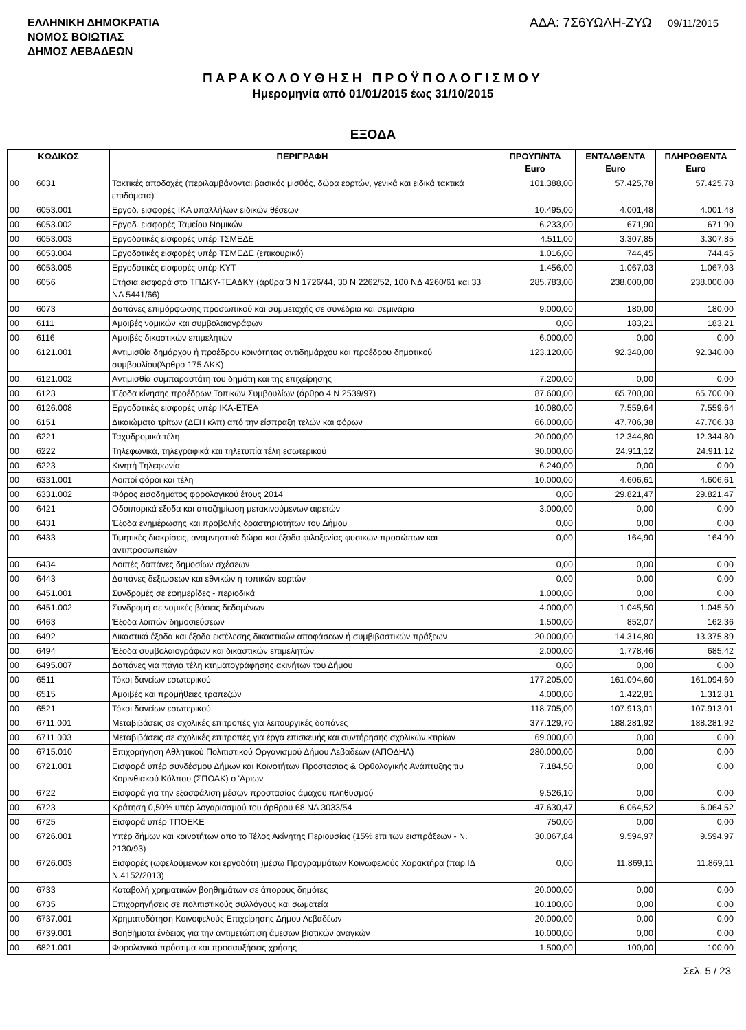ΕΛΛΗΝΙΚΗ ΔΗΜΟΚΡΑΤΙΑ
ΝΟΜΟΣ ΒΟΙΩΤΙΑΣ
ΔΗΜΟΣ ΛΕΒΑΔΕΩΝ
ΑΔΑ: 7Σ6ΥΩΛΗ-ΖΥΩ 09/11/2015
ΠΑΡΑΚΟΛΟΥΘΗΣΗ ΠΡΟΫΠΟΛΟΓΙΣΜΟΥ
Ημερομηνία από 01/01/2015 έως 31/10/2015
ΕΞΟΔΑ
| ΚΩΔΙΚΟΣ | | ΠΕΡΙΓΡΑΦΗ | ΠΡΟΫΠ/ΝΤΑ Euro | ΕΝΤΑΛΘΕΝΤΑ Euro | ΠΛΗΡΩΘΕΝΤΑ Euro |
| --- | --- | --- | --- | --- | --- |
| 00 | 6031 | Τακτικές αποδοχές (περιλαμβάνονται βασικός μισθός, δώρα εορτών, γενικά και ειδικά τακτικά επιδόματα) | 101.388,00 | 57.425,78 | 57.425,78 |
| 00 | 6053.001 | Εργοδ. εισφορές ΙΚΑ υπαλλήλων ειδικών θέσεων | 10.495,00 | 4.001,48 | 4.001,48 |
| 00 | 6053.002 | Εργοδ. εισφορές Ταμείου Νομικών | 6.233,00 | 671,90 | 671,90 |
| 00 | 6053.003 | Εργοδοτικές εισφορές υπέρ ΤΣΜΕΔΕ | 4.511,00 | 3.307,85 | 3.307,85 |
| 00 | 6053.004 | Εργοδοτικές εισφορές υπέρ ΤΣΜΕΔΕ (επικουρικό) | 1.016,00 | 744,45 | 744,45 |
| 00 | 6053.005 | Εργοδοτικές εισφορές υπέρ ΚΥΤ | 1.456,00 | 1.067,03 | 1.067,03 |
| 00 | 6056 | Ετήσια εισφορά στο ΤΠΔΚΥ-ΤΕΑΔΚΥ (άρθρα 3 Ν 1726/44, 30 Ν 2262/52, 100 ΝΔ 4260/61 και 33 ΝΔ 5441/66) | 285.783,00 | 238.000,00 | 238.000,00 |
| 00 | 6073 | Δαπάνες επιμόρφωσης προσωπικού και συμμετοχής σε συνέδρια και σεμινάρια | 9.000,00 | 180,00 | 180,00 |
| 00 | 6111 | Αμοιβές νομικών και συμβολαιογράφων | 0,00 | 183,21 | 183,21 |
| 00 | 6116 | Αμοιβές δικαστικών επιμελητών | 6.000,00 | 0,00 | 0,00 |
| 00 | 6121.001 | Αντιμισθία δημάρχου ή προέδρου κοινότητας αντιδημάρχου και προέδρου δημοτικού συμβουλίου(Άρθρο 175 ΔΚΚ) | 123.120,00 | 92.340,00 | 92.340,00 |
| 00 | 6121.002 | Αντιμισθία συμπαραστάτη του δημότη και της επιχείρησης | 7.200,00 | 0,00 | 0,00 |
| 00 | 6123 | Έξοδα κίνησης προέδρων Τοπικών Συμβουλίων (άρθρο 4 Ν 2539/97) | 87.600,00 | 65.700,00 | 65.700,00 |
| 00 | 6126.008 | Εργοδοτικές εισφορές υπέρ ΙΚΑ-ΕΤΕΑ | 10.080,00 | 7.559,64 | 7.559,64 |
| 00 | 6151 | Δικαιώματα τρίτων (ΔΕΗ κλπ) από την είσπραξη τελών και φόρων | 66.000,00 | 47.706,38 | 47.706,38 |
| 00 | 6221 | Ταχυδρομικά τέλη | 20.000,00 | 12.344,80 | 12.344,80 |
| 00 | 6222 | Τηλεφωνικά, τηλεγραφικά και τηλετυπία τέλη εσωτερικού | 30.000,00 | 24.911,12 | 24.911,12 |
| 00 | 6223 | Κινητή Τηλεφωνία | 6.240,00 | 0,00 | 0,00 |
| 00 | 6331.001 | Λοιποί φόροι και τέλη | 10.000,00 | 4.606,61 | 4.606,61 |
| 00 | 6331.002 | Φόρος εισοδηματος φρρολογικού έτους 2014 | 0,00 | 29.821,47 | 29.821,47 |
| 00 | 6421 | Οδοιπορικά έξοδα και αποζημίωση μετακινούμενων αιρετών | 3.000,00 | 0,00 | 0,00 |
| 00 | 6431 | Έξοδα ενημέρωσης και προβολής δραστηριοτήτων του Δήμου | 0,00 | 0,00 | 0,00 |
| 00 | 6433 | Τιμητικές διακρίσεις, αναμνηστικά δώρα και έξοδα φιλοξενίας φυσικών προσώπων και αντιπροσωπειών | 0,00 | 164,90 | 164,90 |
| 00 | 6434 | Λοιπές δαπάνες δημοσίων σχέσεων | 0,00 | 0,00 | 0,00 |
| 00 | 6443 | Δαπάνες δεξιώσεων και εθνικών ή τοπικών εορτών | 0,00 | 0,00 | 0,00 |
| 00 | 6451.001 | Συνδρομές σε εφημερίδες - περιοδικά | 1.000,00 | 0,00 | 0,00 |
| 00 | 6451.002 | Συνδρομή σε νομικές βάσεις δεδομένων | 4.000,00 | 1.045,50 | 1.045,50 |
| 00 | 6463 | Έξοδα λοιπών δημοσιεύσεων | 1.500,00 | 852,07 | 162,36 |
| 00 | 6492 | Δικαστικά έξοδα και έξοδα εκτέλεσης δικαστικών αποφάσεων ή συμβιβαστικών πράξεων | 20.000,00 | 14.314,80 | 13.375,89 |
| 00 | 6494 | Έξοδα συμβολαιογράφων και δικαστικών επιμελητών | 2.000,00 | 1.778,46 | 685,42 |
| 00 | 6495.007 | Δαπάνες για πάγια τέλη κτηματογράφησης ακινήτων του Δήμου | 0,00 | 0,00 | 0,00 |
| 00 | 6511 | Τόκοι δανείων εσωτερικού | 177.205,00 | 161.094,60 | 161.094,60 |
| 00 | 6515 | Αμοιβές και προμήθειες τραπεζών | 4.000,00 | 1.422,81 | 1.312,81 |
| 00 | 6521 | Τόκοι δανείων εσωτερικού | 118.705,00 | 107.913,01 | 107.913,01 |
| 00 | 6711.001 | Μεταβιβάσεις σε σχολικές επιτροπές για λειτουργικές δαπάνες | 377.129,70 | 188.281,92 | 188.281,92 |
| 00 | 6711.003 | Μεταβιβάσεις σε σχολικές επιτροπές για έργα επισκευής και συντήρησης σχολικών κτιρίων | 69.000,00 | 0,00 | 0,00 |
| 00 | 6715.010 | Επιχορήγηση Αθλητικού Πολιτιστικού Οργανισμού Δήμου Λεβαδέων (ΑΠΟΔΗΛ) | 280.000,00 | 0,00 | 0,00 |
| 00 | 6721.001 | Εισφορά υπέρ συνδέσμου Δήμων και Κοινοτήτων Προστασιας & Ορθολογικής Ανάπτυξης τιυ Κορινθιακού Κόλπου (ΣΠΟΑΚ) ο 'Αριων | 7.184,50 | 0,00 | 0,00 |
| 00 | 6722 | Εισφορά για την εξασφάλιση μέσων προστασίας άμαχου πληθυσμού | 9.526,10 | 0,00 | 0,00 |
| 00 | 6723 | Κράτηση 0,50% υπέρ λογαριασμού του άρθρου 68 ΝΔ 3033/54 | 47.630,47 | 6.064,52 | 6.064,52 |
| 00 | 6725 | Εισφορά υπέρ ΤΠΟΕΚΕ | 750,00 | 0,00 | 0,00 |
| 00 | 6726.001 | Υπέρ δήμων και κοινοτήτων απο το Τέλος Ακίνητης Περιουσίας (15% επι των εισπράξεων - Ν. 2130/93) | 30.067,84 | 9.594,97 | 9.594,97 |
| 00 | 6726.003 | Εισφορές (ωφελούμενων και εργοδότη )μέσω Προγραμμάτων Κοινωφελούς Χαρακτήρα (παρ.ΙΔ Ν.4152/2013) | 0,00 | 11.869,11 | 11.869,11 |
| 00 | 6733 | Καταβολή χρηματικών βοηθημάτων σε άπορους δημότες | 20.000,00 | 0,00 | 0,00 |
| 00 | 6735 | Επιχορηγήσεις σε πολιτιστικούς συλλόγους και σωματεία | 10.100,00 | 0,00 | 0,00 |
| 00 | 6737.001 | Χρηματοδότηση Κοινοφελούς Επιχείρησης Δήμου Λεβαδέων | 20.000,00 | 0,00 | 0,00 |
| 00 | 6739.001 | Βοηθήματα ένδειας για την αντιμετώπιση άμεσων βιοτικών αναγκών | 10.000,00 | 0,00 | 0,00 |
| 00 | 6821.001 | Φορολογικά πρόστιμα και προσαυξήσεις χρήσης | 1.500,00 | 100,00 | 100,00 |
Σελ. 5 / 23